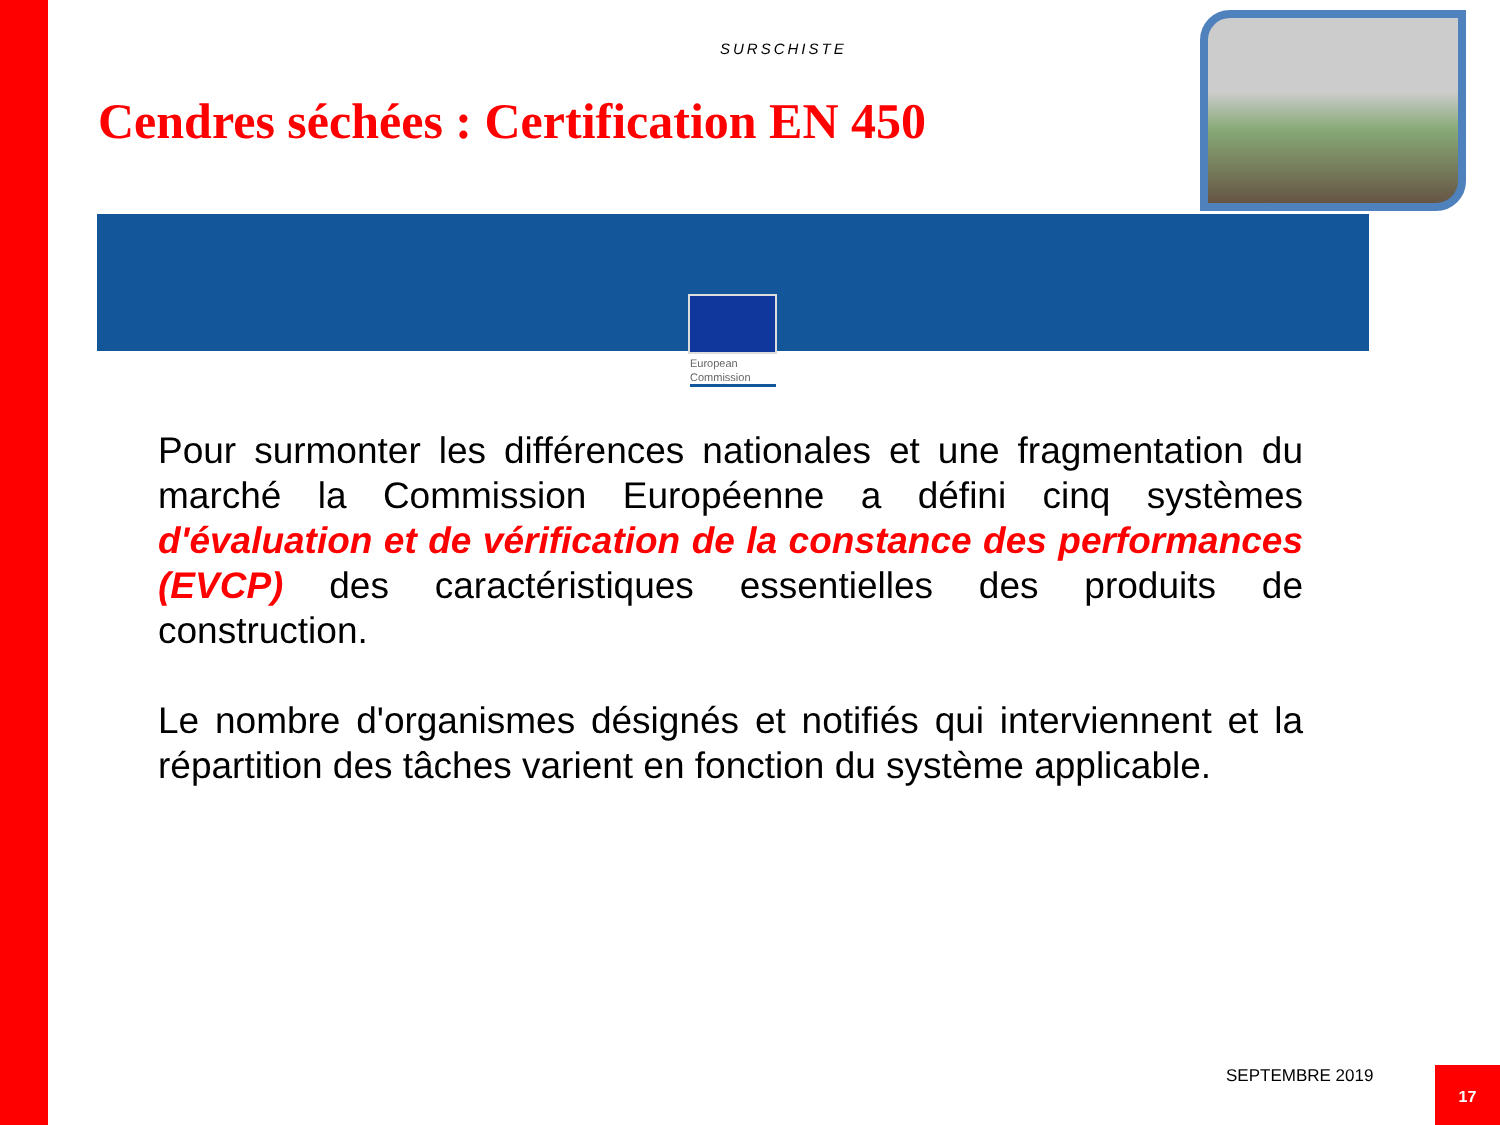SURSCHISTE
Cendres séchées : Certification EN 450
European
Commission
Pour surmonter les différences nationales et une fragmentation du marché la Commission Européenne a défini cinq systèmes d'évaluation et de vérification de la constance des performances (EVCP) des caractéristiques essentielles des produits de construction.
Le nombre d'organismes désignés et notifiés qui interviennent et la répartition des tâches varient en fonction du système applicable.
SEPTEMBRE 2019 17